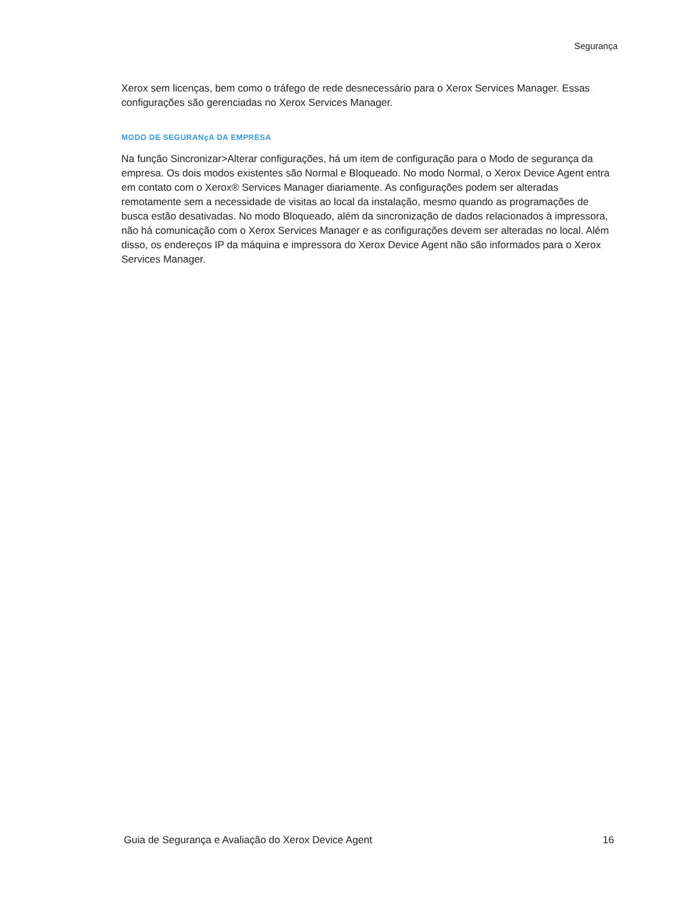Segurança
Xerox sem licenças, bem como o tráfego de rede desnecessário para o Xerox Services Manager. Essas configurações são gerenciadas no Xerox Services Manager.
MODO DE SEGURANçA DA EMPRESA
Na função Sincronizar>Alterar configurações, há um item de configuração para o Modo de segurança da empresa. Os dois modos existentes são Normal e Bloqueado. No modo Normal, o Xerox Device Agent entra em contato com o Xerox® Services Manager diariamente. As configurações podem ser alteradas remotamente sem a necessidade de visitas ao local da instalação, mesmo quando as programações de busca estão desativadas. No modo Bloqueado, além da sincronização de dados relacionados à impressora, não há comunicação com o Xerox Services Manager e as configurações devem ser alteradas no local. Além disso, os endereços IP da máquina e impressora do Xerox Device Agent não são informados para o Xerox Services Manager.
Guia de Segurança e Avaliação do Xerox Device Agent 16